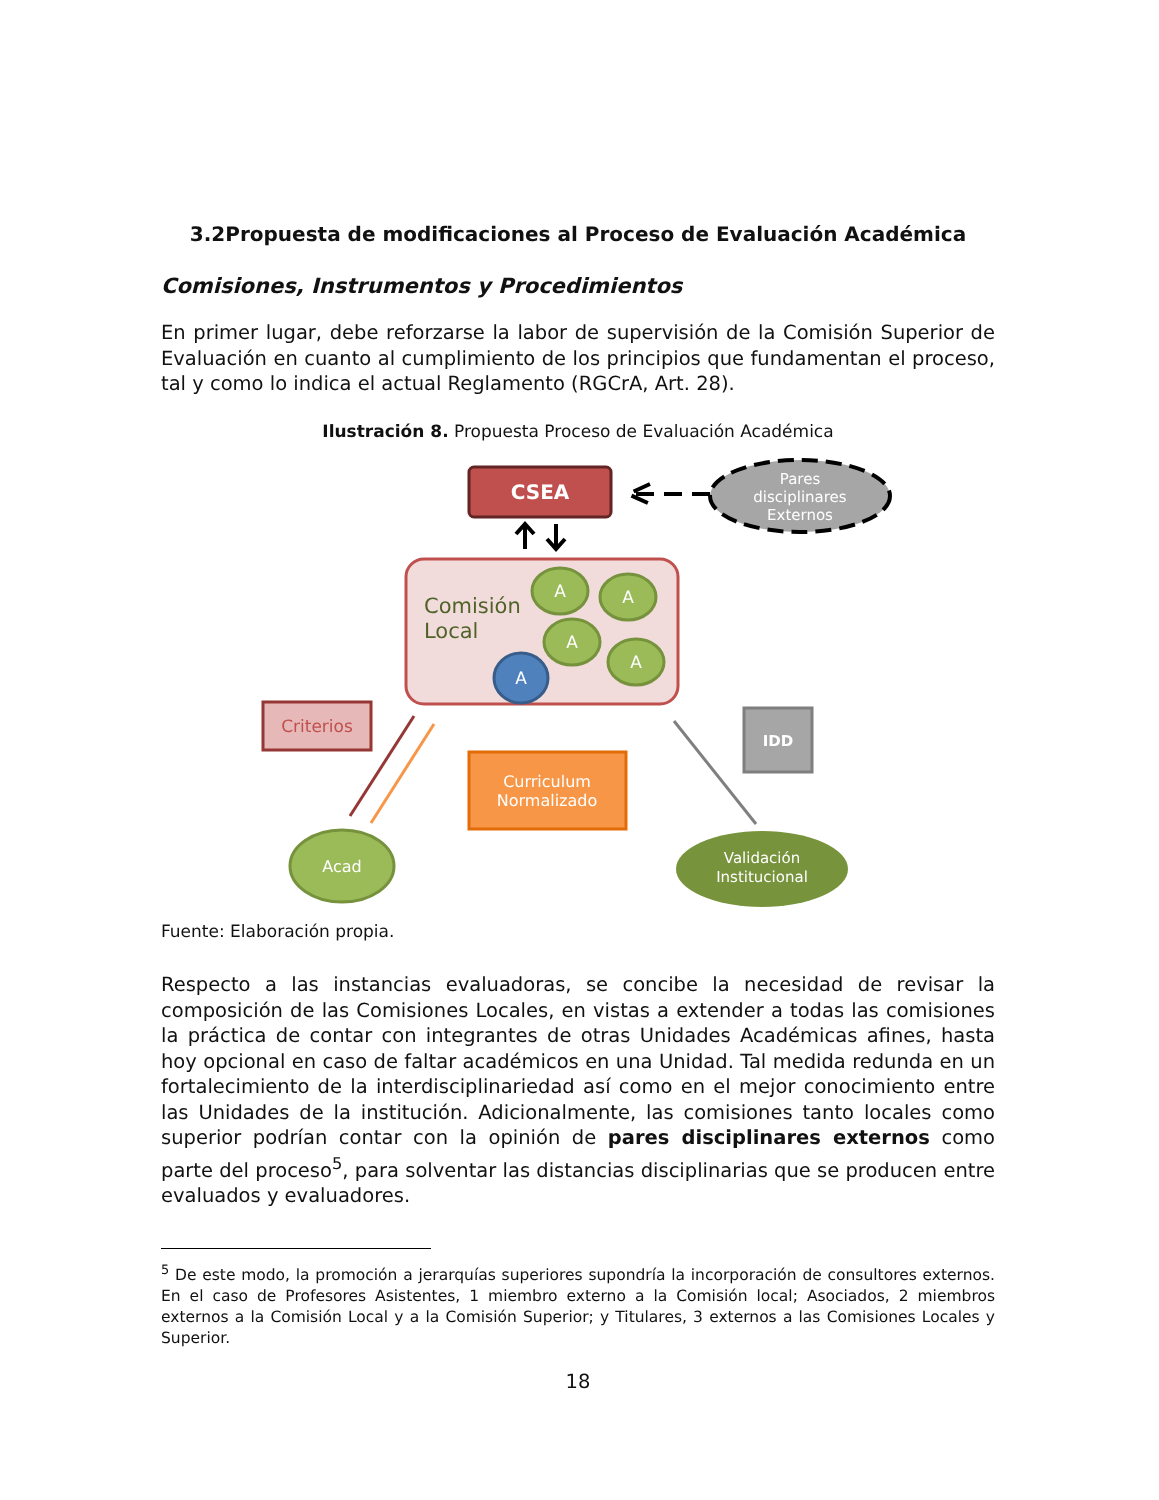3.2Propuesta de modificaciones al Proceso de Evaluación Académica
Comisiones, Instrumentos y Procedimientos
En primer lugar, debe reforzarse la labor de supervisión de la Comisión Superior de Evaluación en cuanto al cumplimiento de los principios que fundamentan el proceso, tal y como lo indica el actual Reglamento (RGCrA, Art. 28).
Ilustración 8. Propuesta Proceso de Evaluación Académica
CSEA
Pares
disciplinares
Externos
Comisión
Local
A
A
A
A
A
Criterios
IDD
Curriculum
Normalizado
Acad
Validación
Institucional
Fuente: Elaboración propia.
Respecto a las instancias evaluadoras, se concibe la necesidad de revisar la composición de las Comisiones Locales, en vistas a extender a todas las comisiones la práctica de contar con integrantes de otras Unidades Académicas afines, hasta hoy opcional en caso de faltar académicos en una Unidad. Tal medida redunda en un fortalecimiento de la interdisciplinariedad así como en el mejor conocimiento entre las Unidades de la institución. Adicionalmente, las comisiones tanto locales como superior podrían contar con la opinión de pares disciplinares externos como parte del proceso<sup>5</sup>, para solventar las distancias disciplinarias que se producen entre evaluados y evaluadores.
<sup>5</sup> De este modo, la promoción a jerarquías superiores supondría la incorporación de consultores externos. En el caso de Profesores Asistentes, 1 miembro externo a la Comisión local; Asociados, 2 miembros externos a la Comisión Local y a la Comisión Superior; y Titulares, 3 externos a las Comisiones Locales y Superior.
18